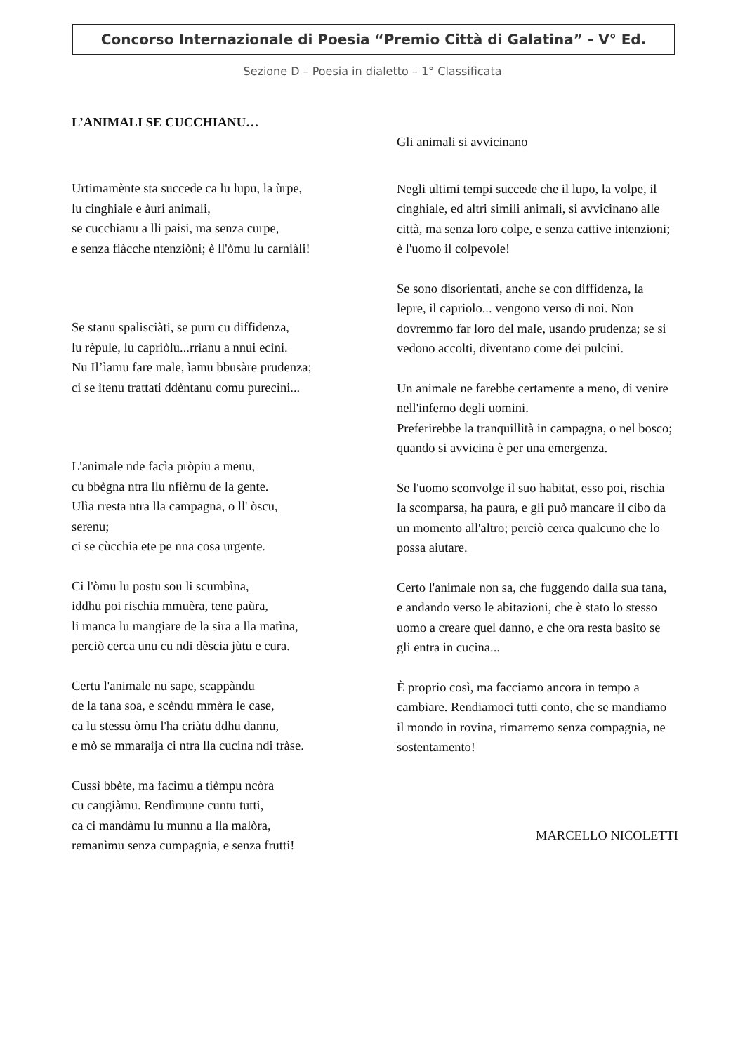Concorso Internazionale di Poesia “Premio Città di Galatina” - V° Ed.
Sezione D – Poesia in dialetto – 1° Classificata
L’ANIMALI SE CUCCHIANU…
Urtimamènte sta succede ca lu lupu, la ùrpe,
lu cinghiale e àuri animali,
se cucchianu a lli paisi, ma senza curpe,
e senza fiàcche ntenziòni; è ll'òmu lu carniàli!
Se stanu spalisciàti, se puru cu diffidenza,
lu rèpule, lu capriòlu...rrìanu a nnui ecìni.
Nu Il’ìamu fare male, ìamu bbusàre prudenza;
ci se ìtenu trattati ddèntanu comu purecìni...
L'animale nde facìa pròpiu a menu,
cu bbègna ntra llu nfièrnu de la gente.
Ulìa rresta ntra lla campagna, o ll' òscu,
serenu;
ci se cùcchia ete pe nna cosa urgente.
Ci l'òmu lu postu sou li scumbìna,
iddhu poi rischia mmuèra, tene paùra,
li manca lu mangiare de la sira a lla matìna,
perciò cerca unu cu ndi dèscia jùtu e cura.
Certu l'animale nu sape, scappàndu
de la tana soa, e scèndu mmèra le case,
ca lu stessu òmu l'ha criàtu ddhu dannu,
e mò se mmaraìja ci ntra lla cucina ndi tràse.
Cussì bbète, ma facìmu a tièmpu ncòra
cu cangiàmu. Rendìmune cuntu tutti,
ca ci mandàmu lu munnu a lla malòra,
remanìmu senza cumpagnia, e senza frutti!
Gli animali si avvicinano
Negli ultimi tempi succede che il lupo, la volpe, il cinghiale, ed altri simili animali, si avvicinano alle città, ma senza loro colpe, e senza cattive intenzioni; è l'uomo il colpevole!
Se sono disorientati, anche se con diffidenza, la lepre, il capriolo... vengono verso di noi. Non dovremmo far loro del male, usando prudenza; se si vedono accolti, diventano come dei pulcini.
Un animale ne farebbe certamente a meno, di venire nell'inferno degli uomini.
Preferirebbe la tranquillità in campagna, o nel bosco;
quando si avvicina è per una emergenza.
Se l'uomo sconvolge il suo habitat, esso poi, rischia la scomparsa, ha paura, e gli può mancare il cibo da un momento all'altro; perciò cerca qualcuno che lo possa aiutare.
Certo l'animale non sa, che fuggendo dalla sua tana, e andando verso le abitazioni, che è stato lo stesso uomo a creare quel danno, e che ora resta basito se gli entra in cucina...
È proprio così, ma facciamo ancora in tempo a cambiare. Rendiamoci tutti conto, che se mandiamo il mondo in rovina, rimarremo senza compagnia, ne sostentamento!
MARCELLO NICOLETTI